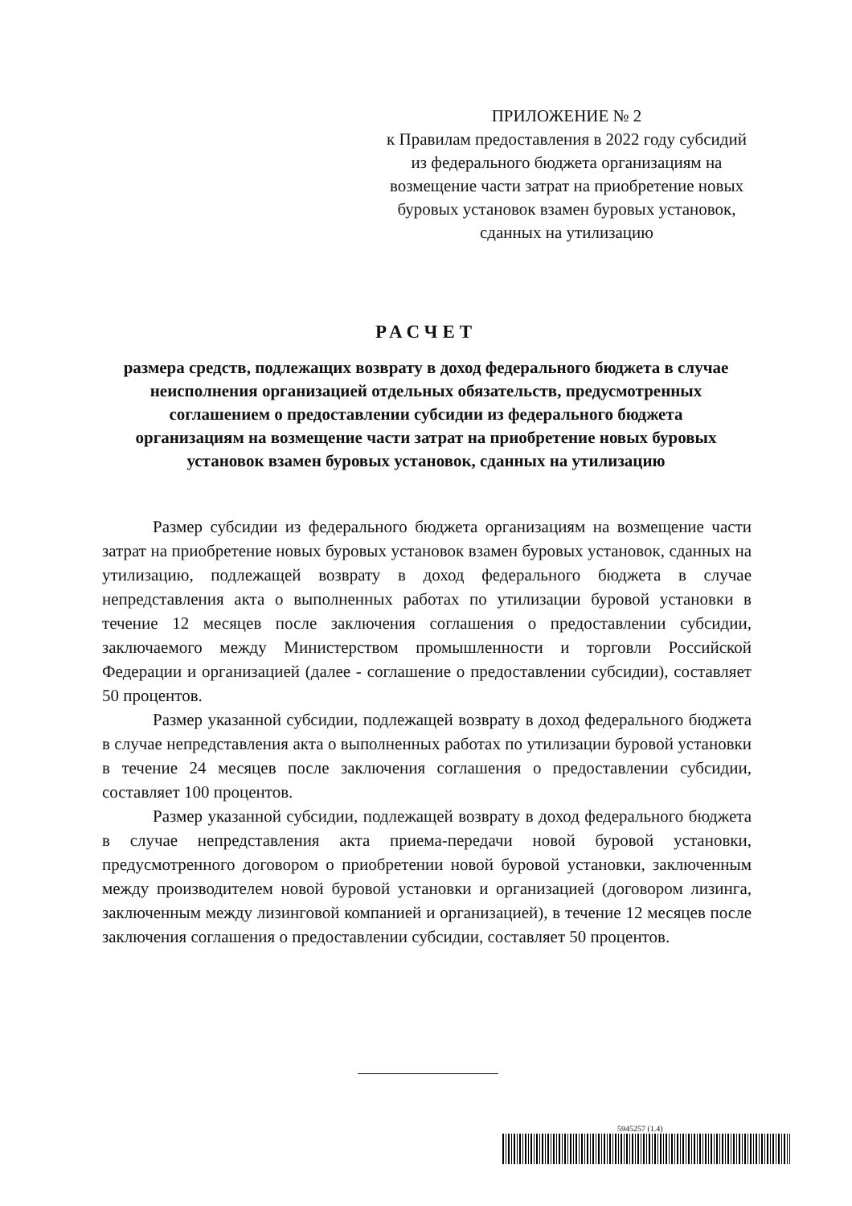ПРИЛОЖЕНИЕ № 2
к Правилам предоставления в 2022 году субсидий из федерального бюджета организациям на возмещение части затрат на приобретение новых буровых установок взамен буровых установок, сданных на утилизацию
РАСЧЕТ
размера средств, подлежащих возврату в доход федерального бюджета в случае неисполнения организацией отдельных обязательств, предусмотренных соглашением о предоставлении субсидии из федерального бюджета организациям на возмещение части затрат на приобретение новых буровых установок взамен буровых установок, сданных на утилизацию
Размер субсидии из федерального бюджета организациям на возмещение части затрат на приобретение новых буровых установок взамен буровых установок, сданных на утилизацию, подлежащей возврату в доход федерального бюджета в случае непредставления акта о выполненных работах по утилизации буровой установки в течение 12 месяцев после заключения соглашения о предоставлении субсидии, заключаемого между Министерством промышленности и торговли Российской Федерации и организацией (далее - соглашение о предоставлении субсидии), составляет 50 процентов.
Размер указанной субсидии, подлежащей возврату в доход федерального бюджета в случае непредставления акта о выполненных работах по утилизации буровой установки в течение 24 месяцев после заключения соглашения о предоставлении субсидии, составляет 100 процентов.
Размер указанной субсидии, подлежащей возврату в доход федерального бюджета в случае непредставления акта приема-передачи новой буровой установки, предусмотренного договором о приобретении новой буровой установки, заключенным между производителем новой буровой установки и организацией (договором лизинга, заключенным между лизинговой компанией и организацией), в течение 12 месяцев после заключения соглашения о предоставлении субсидии, составляет 50 процентов.
5945257 (1.4)